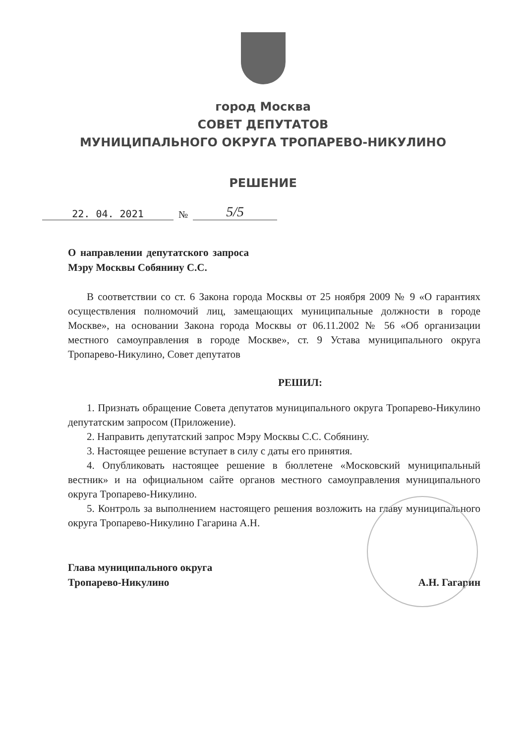город Москва
СОВЕТ ДЕПУТАТОВ
МУНИЦИПАЛЬНОГО ОКРУГА ТРОПАРЕВО-НИКУЛИНО
РЕШЕНИЕ
22. 04. 2021 № 5/5
О направлении депутатского запроса Мэру Москвы Собянину С.С.
В соответствии со ст. 6 Закона города Москвы от 25 ноября 2009 № 9 «О гарантиях осуществления полномочий лиц, замещающих муниципальные должности в городе Москве», на основании Закона города Москвы от 06.11.2002 № 56 «Об организации местного самоуправления в городе Москве», ст. 9 Устава муниципального округа Тропарево-Никулино, Совет депутатов
РЕШИЛ:
1. Признать обращение Совета депутатов муниципального округа Тропарево-Никулино депутатским запросом (Приложение).
2. Направить депутатский запрос Мэру Москвы С.С. Собянину.
3. Настоящее решение вступает в силу с даты его принятия.
4. Опубликовать настоящее решение в бюллетене «Московский муниципальный вестник» и на официальном сайте органов местного самоуправления муниципального округа Тропарево-Никулино.
5. Контроль за выполнением настоящего решения возложить на главу муниципального округа Тропарево-Никулино Гагарина А.Н.
Глава муниципального округа
Тропарево-Никулино
А.Н. Гагарин